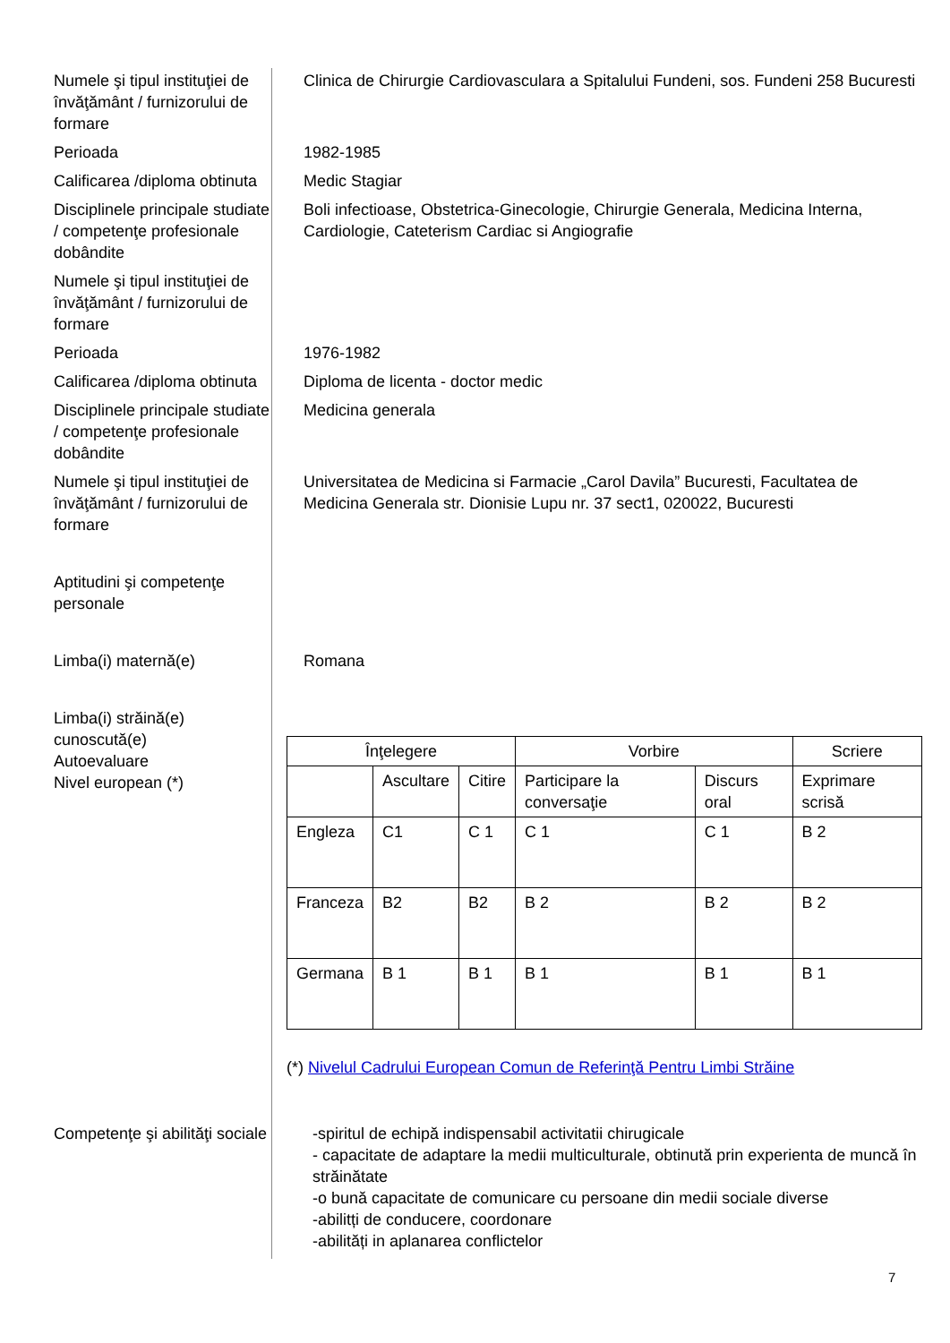Numele şi tipul instituţiei de învăţământ / furnizorului de formare
Clinica de Chirurgie Cardiovasculara a Spitalului Fundeni, sos. Fundeni 258 Bucuresti
Perioada 1982-1985
Calificarea /diploma obtinuta
Medic Stagiar
Disciplinele principale studiate / competenţe profesionale dobândite
Boli infectioase, Obstetrica-Ginecologie, Chirurgie Generala, Medicina Interna, Cardiologie, Cateterism Cardiac si Angiografie
Numele şi tipul instituţiei de învăţământ / furnizorului de formare
Perioada 1976-1982
Calificarea /diploma obtinuta
Diploma de licenta - doctor medic
Disciplinele principale studiate / competenţe profesionale dobândite
Medicina generala
Numele şi tipul instituţiei de învăţământ / furnizorului de formare
Universitatea de Medicina si Farmacie „Carol Davila” Bucuresti, Facultatea de Medicina Generala str. Dionisie Lupu nr. 37 sect1, 020022, Bucuresti
Aptitudini şi competenţe personale
Limba(i) maternă(e) Romana
Limba(i) străină(e) cunoscută(e)
Autoevaluare
Nivel european (*)
| Înţelegere | | | Vorbire | | Scriere |
| --- | --- | --- | --- | --- | --- |
| | Ascultare | Citire | Participare la conversaţie | Discurs oral | Exprimare scrisă |
| Engleza | C1 | C 1 | C 1 | C 1 | B 2 |
| Franceza | B2 | B2 | B 2 | B 2 | B 2 |
| Germana | B 1 | B 1 | B 1 | B 1 | B 1 |
(*) Nivelul Cadrului European Comun de Referinţă Pentru Limbi Străine
Competenţe şi abilităţi sociale
-spiritul de echipă indispensabil activitatii chirugicale
- capacitate de adaptare la medii multiculturale, obtinută prin experienta de muncă în străinătate
-o bună capacitate de comunicare cu persoane din medii sociale diverse
-abilitți de conducere, coordonare
-abilități in aplanarea conflictelor
7